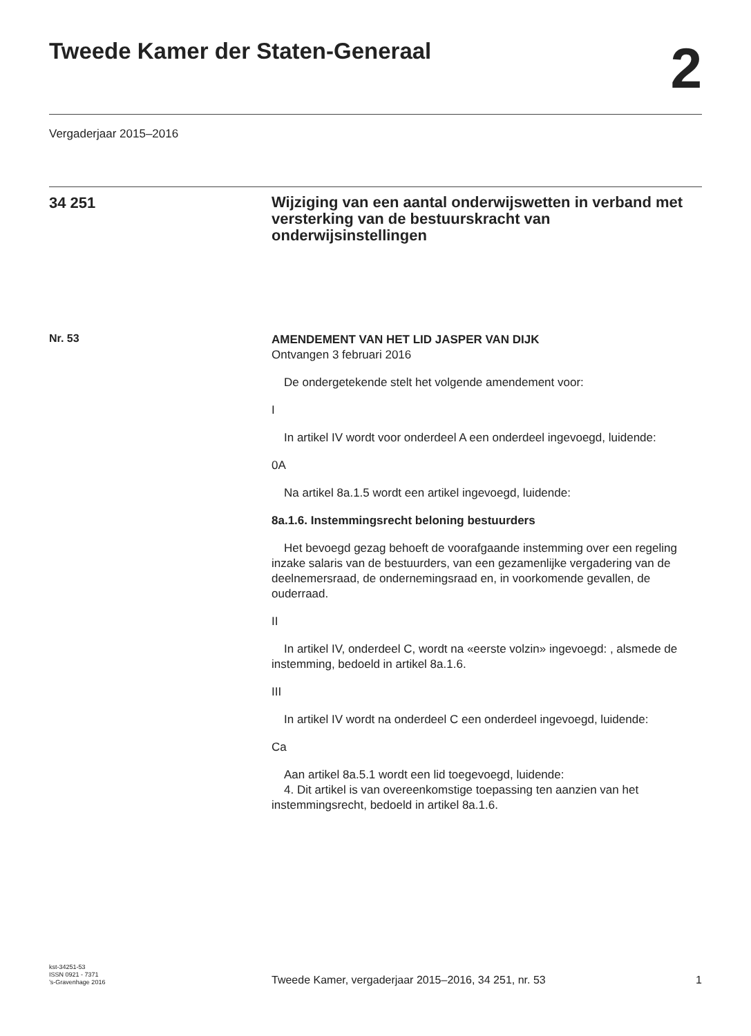Tweede Kamer der Staten-Generaal
2
Vergaderjaar 2015–2016
34 251
Wijziging van een aantal onderwijswetten in verband met versterking van de bestuurskracht van onderwijsinstellingen
Nr. 53
AMENDEMENT VAN HET LID JASPER VAN DIJK
Ontvangen 3 februari 2016
De ondergetekende stelt het volgende amendement voor:
I
In artikel IV wordt voor onderdeel A een onderdeel ingevoegd, luidende:
0A
Na artikel 8a.1.5 wordt een artikel ingevoegd, luidende:
8a.1.6. Instemmingsrecht beloning bestuurders
Het bevoegd gezag behoeft de voorafgaande instemming over een regeling inzake salaris van de bestuurders, van een gezamenlijke vergadering van de deelnemersraad, de ondernemingsraad en, in voorkomende gevallen, de ouderraad.
II
In artikel IV, onderdeel C, wordt na «eerste volzin» ingevoegd: , alsmede de instemming, bedoeld in artikel 8a.1.6.
III
In artikel IV wordt na onderdeel C een onderdeel ingevoegd, luidende:
Ca
Aan artikel 8a.5.1 wordt een lid toegevoegd, luidende:
4. Dit artikel is van overeenkomstige toepassing ten aanzien van het instemmingsrecht, bedoeld in artikel 8a.1.6.
kst-34251-53
ISSN 0921 - 7371
’s-Gravenhage 2016
Tweede Kamer, vergaderjaar 2015–2016, 34 251, nr. 53
1